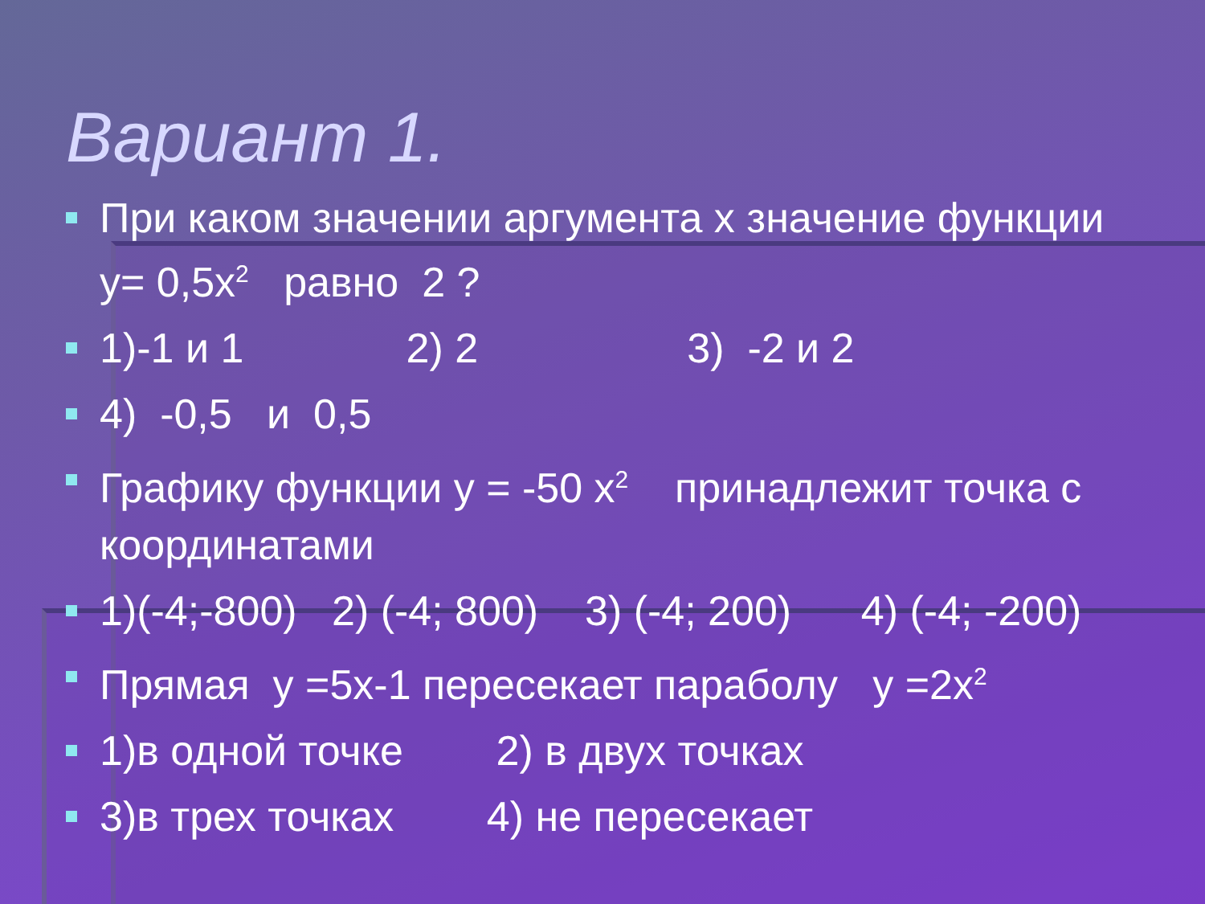Вариант 1.
При каком значении аргумента х значение функции y= 0,5x<sup>2</sup> равно 2 ?
1)-1 и 1 2) 2 3) -2 и 2
4) -0,5 и 0,5
Графику функции у = -50 х<sup>2</sup> принадлежит точка с координатами
1)(-4;-800) 2) (-4; 800) 3) (-4; 200) 4) (-4; -200)
Прямая у =5х-1 пересекает параболу у =2х<sup>2</sup>
1)в одной точке 2) в двух точках
3)в трех точках 4) не пересекает